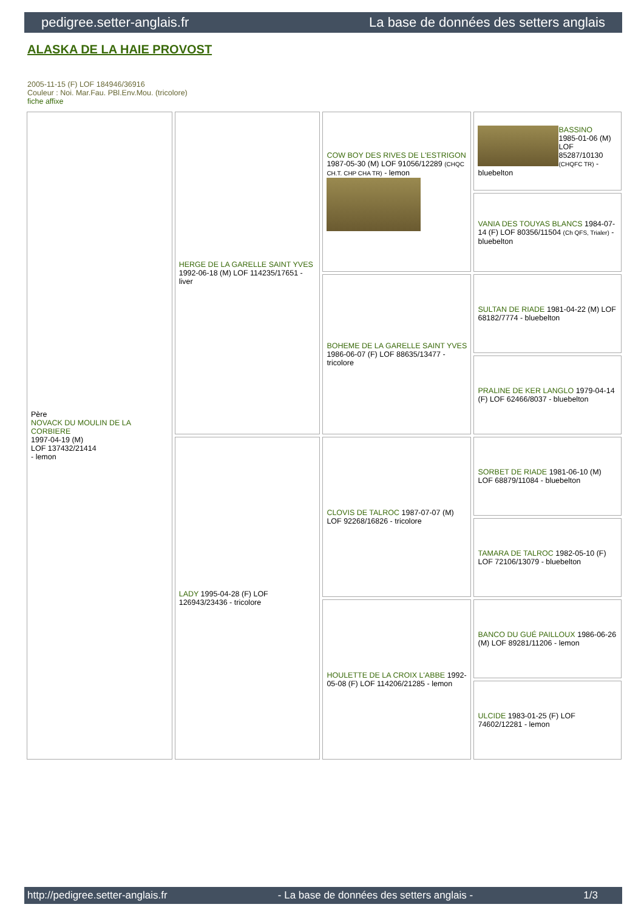pedigree.setter-anglais.fr La base de données des setters anglais
ALASKA DE LA HAIE PROVOST
2005-11-15 (F) LOF 184946/36916
Couleur : Noi. Mar.Fau. PBl.Env.Mou. (tricolore)
fiche affixe
| Père NOVACK DU MOULIN DE LA CORBIERE 1997-04-19 (M) LOF 137432/21414 - lemon | HERGE DE LA GARELLE SAINT YVES 1992-06-18 (M) LOF 114235/17651 - liver | COW BOY DES RIVES DE L'ESTRIGON 1987-05-30 (M) LOF 91056/12289 (CHQC CH.T. CHP CHA TR) - lemon | BASSINO 1985-01-06 (M) LOF 85287/10130 (CHQFC TR) - bluebelton |
| | | | VANIA DES TOUYAS BLANCS 1984-07-14 (F) LOF 80356/11504 (Ch QFS, Trialer) - bluebelton |
| | | BOHEME DE LA GARELLE SAINT YVES 1986-06-07 (F) LOF 88635/13477 - tricolore | SULTAN DE RIADE 1981-04-22 (M) LOF 68182/7774 - bluebelton |
| | | | PRALINE DE KER LANGLO 1979-04-14 (F) LOF 62466/8037 - bluebelton |
| | LADY 1995-04-28 (F) LOF 126943/23436 - tricolore | CLOVIS DE TALROC 1987-07-07 (M) LOF 92268/16826 - tricolore | SORBET DE RIADE 1981-06-10 (M) LOF 68879/11084 - bluebelton |
| | | | TAMARA DE TALROC 1982-05-10 (F) LOF 72106/13079 - bluebelton |
| | | HOULETTE DE LA CROIX L'ABBE 1992-05-08 (F) LOF 114206/21285 - lemon | BANCO DU GUÉ PAILLOUX 1986-06-26 (M) LOF 89281/11206 - lemon |
| | | | ULCIDE 1983-01-25 (F) LOF 74602/12281 - lemon |
http://pedigree.setter-anglais.fr - La base de données des setters anglais - 1/3